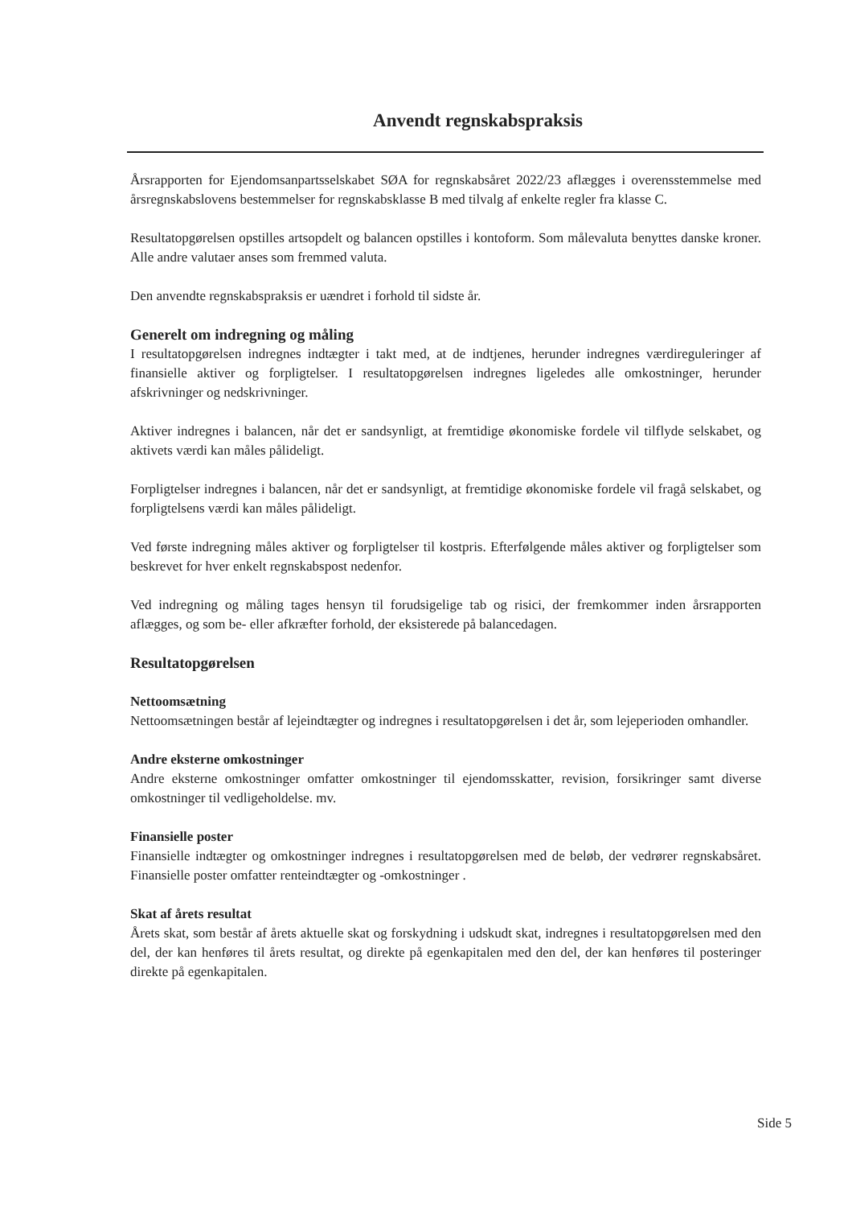Anvendt regnskabspraksis
Årsrapporten for Ejendomsanpartsselskabet SØA for regnskabsåret 2022/23 aflægges i overensstemmelse med årsregnskabslovens bestemmelser for regnskabsklasse B med tilvalg af enkelte regler fra klasse C.
Resultatopgørelsen opstilles artsopdelt og balancen opstilles i kontoform. Som målevaluta benyttes danske kroner. Alle andre valutaer anses som fremmed valuta.
Den anvendte regnskabspraksis er uændret i forhold til sidste år.
Generelt om indregning og måling
I resultatopgørelsen indregnes indtægter i takt med, at de indtjenes, herunder indregnes værdireguleringer af finansielle aktiver og forpligtelser. I resultatopgørelsen indregnes ligeledes alle omkostninger, herunder afskrivninger og nedskrivninger.
Aktiver indregnes i balancen, når det er sandsynligt, at fremtidige økonomiske fordele vil tilflyde selskabet, og aktivets værdi kan måles pålideligt.
Forpligtelser indregnes i balancen, når det er sandsynligt, at fremtidige økonomiske fordele vil fragå selskabet, og forpligtelsens værdi kan måles pålideligt.
Ved første indregning måles aktiver og forpligtelser til kostpris. Efterfølgende måles aktiver og forpligtelser som beskrevet for hver enkelt regnskabspost nedenfor.
Ved indregning og måling tages hensyn til forudsigelige tab og risici, der fremkommer inden årsrapporten aflægges, og som be- eller afkræfter forhold, der eksisterede på balancedagen.
Resultatopgørelsen
Nettoomsætning
Nettoomsætningen består af lejeindtægter og indregnes i resultatopgørelsen i det år, som lejeperioden omhandler.
Andre eksterne omkostninger
Andre eksterne omkostninger omfatter omkostninger til ejendomsskatter, revision, forsikringer samt diverse omkostninger til vedligeholdelse. mv.
Finansielle poster
Finansielle indtægter og omkostninger indregnes i resultatopgørelsen med de beløb, der vedrører regnskabsåret. Finansielle poster omfatter renteindtægter og -omkostninger .
Skat af årets resultat
Årets skat, som består af årets aktuelle skat og forskydning i udskudt skat, indregnes i resultatopgørelsen med den del, der kan henføres til årets resultat, og direkte på egenkapitalen med den del, der kan henføres til posteringer direkte på egenkapitalen.
Side 5